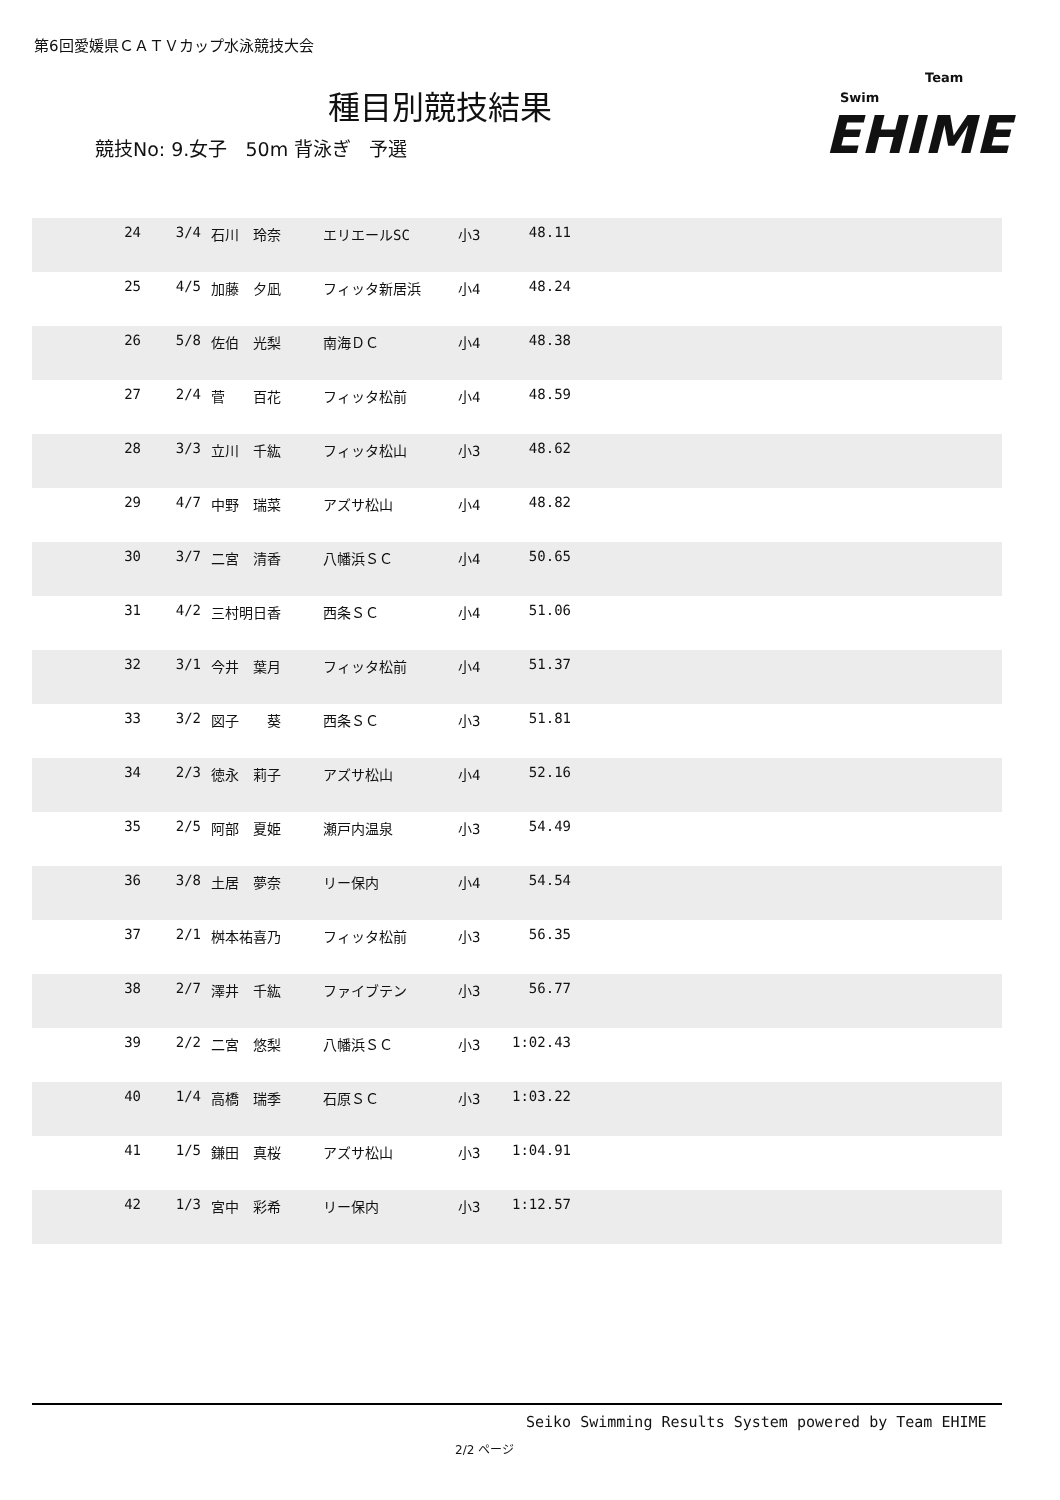第6回愛媛県ＣＡＴＶカップ水泳競技大会
種目別競技結果
競技No: 9.女子 50m 背泳ぎ 予選
Swim
Team
EHIME
| 24 | 3/4 | 石川 玲奈 | エリエールSC | 小3 | 48.11 | |
| 25 | 4/5 | 加藤 夕凪 | フィッタ新居浜 | 小4 | 48.24 | |
| 26 | 5/8 | 佐伯 光梨 | 南海ＤＣ | 小4 | 48.38 | |
| 27 | 2/4 | 菅 百花 | フィッタ松前 | 小4 | 48.59 | |
| 28 | 3/3 | 立川 千紘 | フィッタ松山 | 小3 | 48.62 | |
| 29 | 4/7 | 中野 瑞菜 | アズサ松山 | 小4 | 48.82 | |
| 30 | 3/7 | 二宮 清香 | 八幡浜ＳＣ | 小4 | 50.65 | |
| 31 | 4/2 | 三村明日香 | 西条ＳＣ | 小4 | 51.06 | |
| 32 | 3/1 | 今井 葉月 | フィッタ松前 | 小4 | 51.37 | |
| 33 | 3/2 | 図子 葵 | 西条ＳＣ | 小3 | 51.81 | |
| 34 | 2/3 | 徳永 莉子 | アズサ松山 | 小4 | 52.16 | |
| 35 | 2/5 | 阿部 夏姫 | 瀬戸内温泉 | 小3 | 54.49 | |
| 36 | 3/8 | 土居 夢奈 | リー保内 | 小4 | 54.54 | |
| 37 | 2/1 | 桝本祐喜乃 | フィッタ松前 | 小3 | 56.35 | |
| 38 | 2/7 | 澤井 千紘 | ファイブテン | 小3 | 56.77 | |
| 39 | 2/2 | 二宮 悠梨 | 八幡浜ＳＣ | 小3 | 1:02.43 | |
| 40 | 1/4 | 高橋 瑞季 | 石原ＳＣ | 小3 | 1:03.22 | |
| 41 | 1/5 | 鎌田 真桜 | アズサ松山 | 小3 | 1:04.91 | |
| 42 | 1/3 | 宮中 彩希 | リー保内 | 小3 | 1:12.57 | |
Seiko Swimming Results System powered by Team EHIME
2/2 ページ